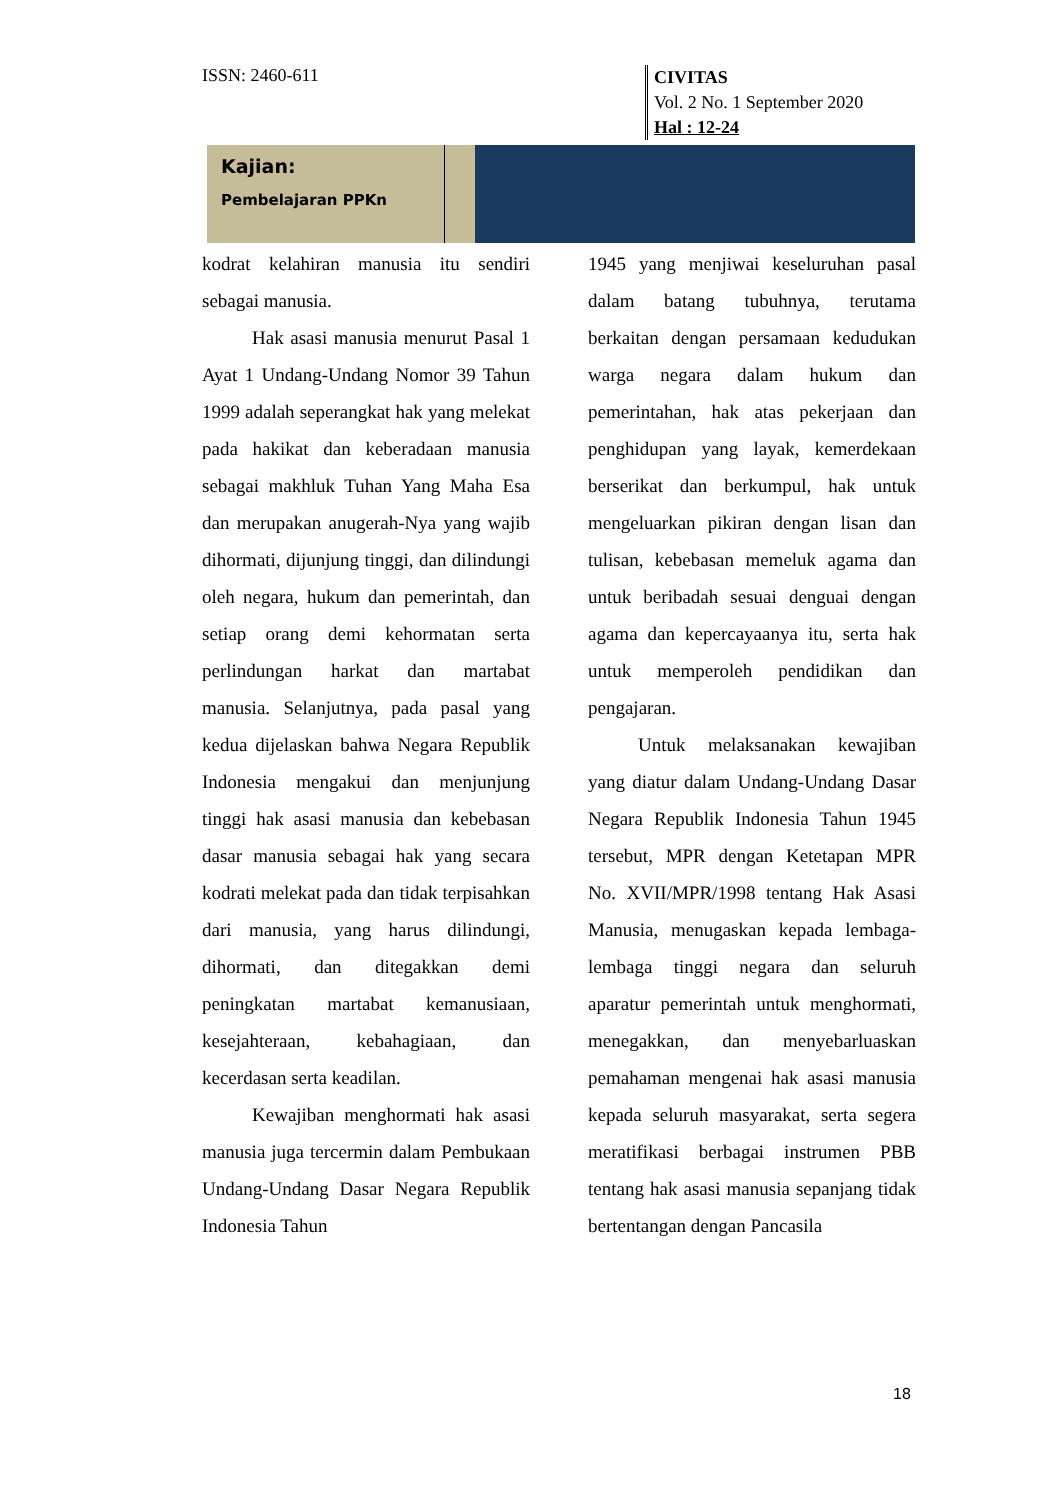ISSN: 2460-611
CIVITAS
Vol. 2 No. 1 September 2020
Hal : 12-24
Kajian:
Pembelajaran PPKn
kodrat kelahiran manusia itu sendiri sebagai manusia.
Hak asasi manusia menurut Pasal 1 Ayat 1 Undang-Undang Nomor 39 Tahun 1999 adalah seperangkat hak yang melekat pada hakikat dan keberadaan manusia sebagai makhluk Tuhan Yang Maha Esa dan merupakan anugerah-Nya yang wajib dihormati, dijunjung tinggi, dan dilindungi oleh negara, hukum dan pemerintah, dan setiap orang demi kehormatan serta perlindungan harkat dan martabat manusia. Selanjutnya, pada pasal yang kedua dijelaskan bahwa Negara Republik Indonesia mengakui dan menjunjung tinggi hak asasi manusia dan kebebasan dasar manusia sebagai hak yang secara kodrati melekat pada dan tidak terpisahkan dari manusia, yang harus dilindungi, dihormati, dan ditegakkan demi peningkatan martabat kemanusiaan, kesejahteraan, kebahagiaan, dan kecerdasan serta keadilan.
Kewajiban menghormati hak asasi manusia juga tercermin dalam Pembukaan Undang-Undang Dasar Negara Republik Indonesia Tahun
1945 yang menjiwai keseluruhan pasal dalam batang tubuhnya, terutama berkaitan dengan persamaan kedudukan warga negara dalam hukum dan pemerintahan, hak atas pekerjaan dan penghidupan yang layak, kemerdekaan berserikat dan berkumpul, hak untuk mengeluarkan pikiran dengan lisan dan tulisan, kebebasan memeluk agama dan untuk beribadah sesuai denguai dengan agama dan kepercayaanya itu, serta hak untuk memperoleh pendidikan dan pengajaran.
Untuk melaksanakan kewajiban yang diatur dalam Undang-Undang Dasar Negara Republik Indonesia Tahun 1945 tersebut, MPR dengan Ketetapan MPR No. XVII/MPR/1998 tentang Hak Asasi Manusia, menugaskan kepada lembaga-lembaga tinggi negara dan seluruh aparatur pemerintah untuk menghormati, menegakkan, dan menyebarluaskan pemahaman mengenai hak asasi manusia kepada seluruh masyarakat, serta segera meratifikasi berbagai instrumen PBB tentang hak asasi manusia sepanjang tidak bertentangan dengan Pancasila
18